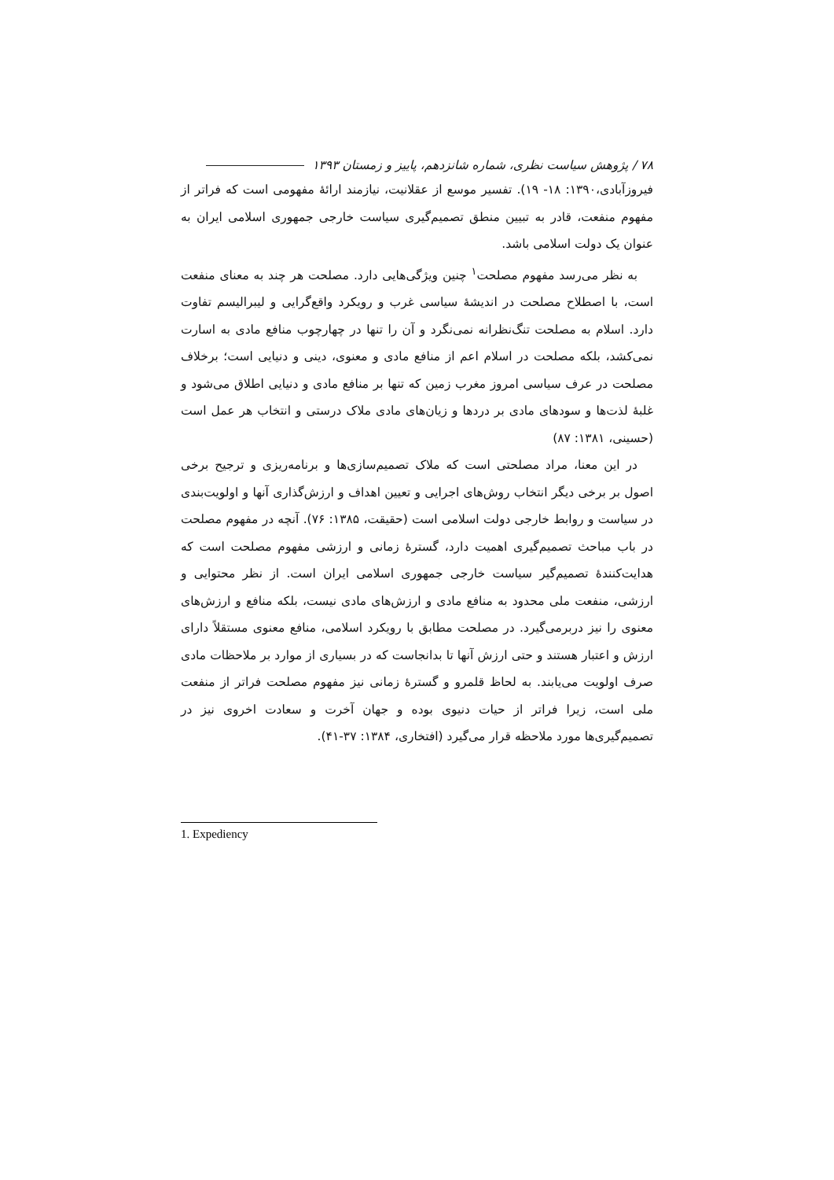۷۸ / پژوهش سیاست نظری، شماره شانزدهم، پاییز و زمستان ۱۳۹۳
فیروزآبادی،۱۳۹۰: ۱۸- ۱۹). تفسیر موسع از عقلانیت، نیازمند ارائهٔ مفهومی است که فراتر از مفهوم منفعت، قادر به تبیین منطق تصمیم‌گیری سیاست خارجی جمهوری اسلامی ایران به عنوان یک دولت اسلامی باشد.
به نظر می‌رسد مفهوم مصلحت<sup>۱</sup> چنین ویژگی‌هایی دارد. مصلحت هر چند به معنای منفعت است، با اصطلاح مصلحت در اندیشهٔ سیاسی غرب و رویکرد واقع‌گرایی و لیبرالیسم تفاوت دارد. اسلام به مصلحت تنگ‌نظرانه نمی‌نگرد و آن را تنها در چهارچوب منافع مادی به اسارت نمی‌کشد، بلکه مصلحت در اسلام اعم از منافع مادی و معنوی، دینی و دنیایی است؛ برخلاف مصلحت در عرف سیاسی امروز مغرب زمین که تنها بر منافع مادی و دنیایی اطلاق می‌شود و غلبهٔ لذت‌ها و سودهای مادی بر دردها و زیان‌های مادی ملاک درستی و انتخاب هر عمل است (حسینی، ۱۳۸۱: ۸۷)
در این معنا، مراد مصلحتی است که ملاک تصمیم‌سازی‌ها و برنامه‌ریزی و ترجیح برخی اصول بر برخی دیگر انتخاب روش‌های اجرایی و تعیین اهداف و ارزش‌گذاری آنها و اولویت‌بندی در سیاست و روابط خارجی دولت اسلامی است (حقیقت، ۱۳۸۵: ۷۶). آنچه در مفهوم مصلحت در باب مباحث تصمیم‌گیری اهمیت دارد، گسترهٔ زمانی و ارزشی مفهوم مصلحت است که هدایت‌کنندهٔ تصمیم‌گیر سیاست خارجی جمهوری اسلامی ایران است. از نظر محتوایی و ارزشی، منفعت ملی محدود به منافع مادی و ارزش‌های مادی نیست، بلکه منافع و ارزش‌های معنوی را نیز دربرمی‌گیرد. در مصلحت مطابق با رویکرد اسلامی، منافع معنوی مستقلاً دارای ارزش و اعتبار هستند و حتی ارزش آنها تا بدانجاست که در بسیاری از موارد بر ملاحظات مادی صرف اولویت می‌یابند. به لحاظ قلمرو و گسترهٔ زمانی نیز مفهوم مصلحت فراتر از منفعت ملی است، زیرا فراتر از حیات دنیوی بوده و جهان آخرت و سعادت اخروی نیز در تصمیم‌گیری‌ها مورد ملاحظه قرار می‌گیرد (افتخاری، ۱۳۸۴: ۳۷-۴۱).
1. Expediency